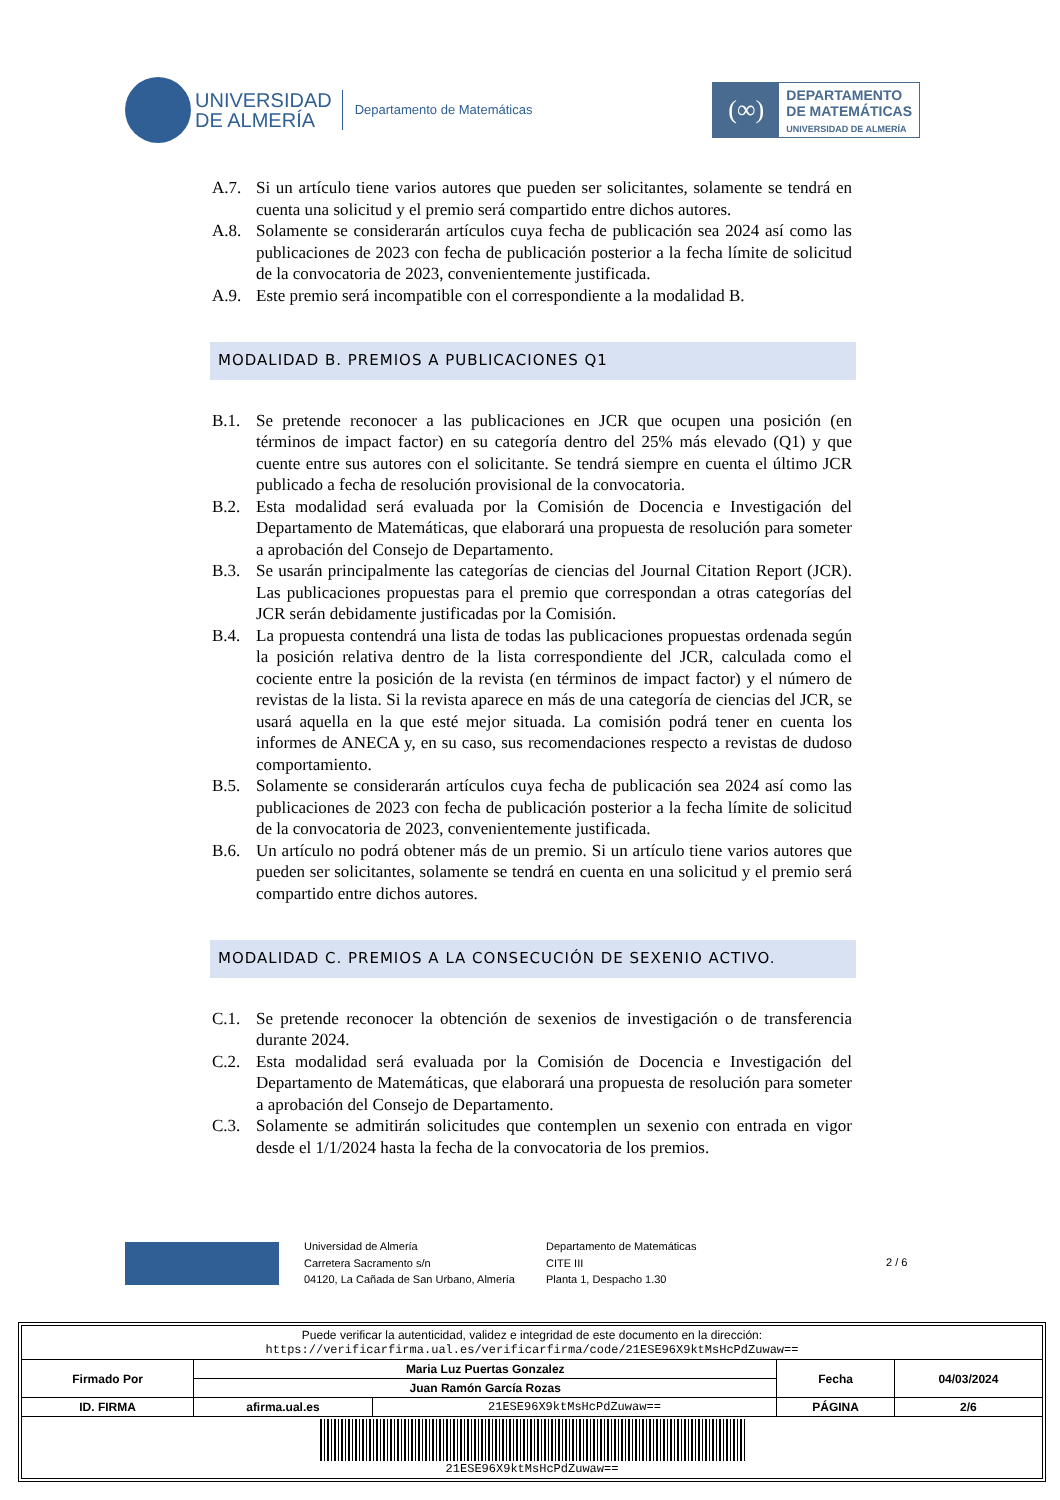UNIVERSIDAD
DE ALMERÍA
Departamento de Matemáticas
(∞)
DEPARTAMENTO
DE MATEMÁTICAS
UNIVERSIDAD DE ALMERÍA
A.7. Si un artículo tiene varios autores que pueden ser solicitantes, solamente se tendrá en cuenta una solicitud y el premio será compartido entre dichos autores.
A.8. Solamente se considerarán artículos cuya fecha de publicación sea 2024 así como las publicaciones de 2023 con fecha de publicación posterior a la fecha límite de solicitud de la convocatoria de 2023, convenientemente justificada.
A.9. Este premio será incompatible con el correspondiente a la modalidad B.
MODALIDAD B. PREMIOS A PUBLICACIONES Q1
B.1. Se pretende reconocer a las publicaciones en JCR que ocupen una posición (en términos de impact factor) en su categoría dentro del 25% más elevado (Q1) y que cuente entre sus autores con el solicitante. Se tendrá siempre en cuenta el último JCR publicado a fecha de resolución provisional de la convocatoria.
B.2. Esta modalidad será evaluada por la Comisión de Docencia e Investigación del Departamento de Matemáticas, que elaborará una propuesta de resolución para someter a aprobación del Consejo de Departamento.
B.3. Se usarán principalmente las categorías de ciencias del Journal Citation Report (JCR). Las publicaciones propuestas para el premio que correspondan a otras categorías del JCR serán debidamente justificadas por la Comisión.
B.4. La propuesta contendrá una lista de todas las publicaciones propuestas ordenada según la posición relativa dentro de la lista correspondiente del JCR, calculada como el cociente entre la posición de la revista (en términos de impact factor) y el número de revistas de la lista. Si la revista aparece en más de una categoría de ciencias del JCR, se usará aquella en la que esté mejor situada. La comisión podrá tener en cuenta los informes de ANECA y, en su caso, sus recomendaciones respecto a revistas de dudoso comportamiento.
B.5. Solamente se considerarán artículos cuya fecha de publicación sea 2024 así como las publicaciones de 2023 con fecha de publicación posterior a la fecha límite de solicitud de la convocatoria de 2023, convenientemente justificada.
B.6. Un artículo no podrá obtener más de un premio. Si un artículo tiene varios autores que pueden ser solicitantes, solamente se tendrá en cuenta en una solicitud y el premio será compartido entre dichos autores.
MODALIDAD C. PREMIOS A LA CONSECUCIÓN DE SEXENIO ACTIVO.
C.1. Se pretende reconocer la obtención de sexenios de investigación o de transferencia durante 2024.
C.2. Esta modalidad será evaluada por la Comisión de Docencia e Investigación del Departamento de Matemáticas, que elaborará una propuesta de resolución para someter a aprobación del Consejo de Departamento.
C.3. Solamente se admitirán solicitudes que contemplen un sexenio con entrada en vigor desde el 1/1/2024 hasta la fecha de la convocatoria de los premios.
Universidad de Almería
Carretera Sacramento s/n
04120, La Cañada de San Urbano, Almería
Departamento de Matemáticas
CITE III
Planta 1, Despacho 1.30
2 / 6
| Puede verificar la autenticidad, validez e integridad de este documento en la dirección: https://verificarfirma.ual.es/verificarfirma/code/21ESE96X9ktMsHcPdZuwaw== | | | | |
| Firmado Por | Maria Luz Puertas Gonzalez | | Fecha | 04/03/2024 |
| | Juan Ramón García Rozas | | | |
| ID. FIRMA | afirma.ual.es | 21ESE96X9ktMsHcPdZuwaw== | PÁGINA | 2/6 |
| 21ESE96X9ktMsHcPdZuwaw== | | | | |